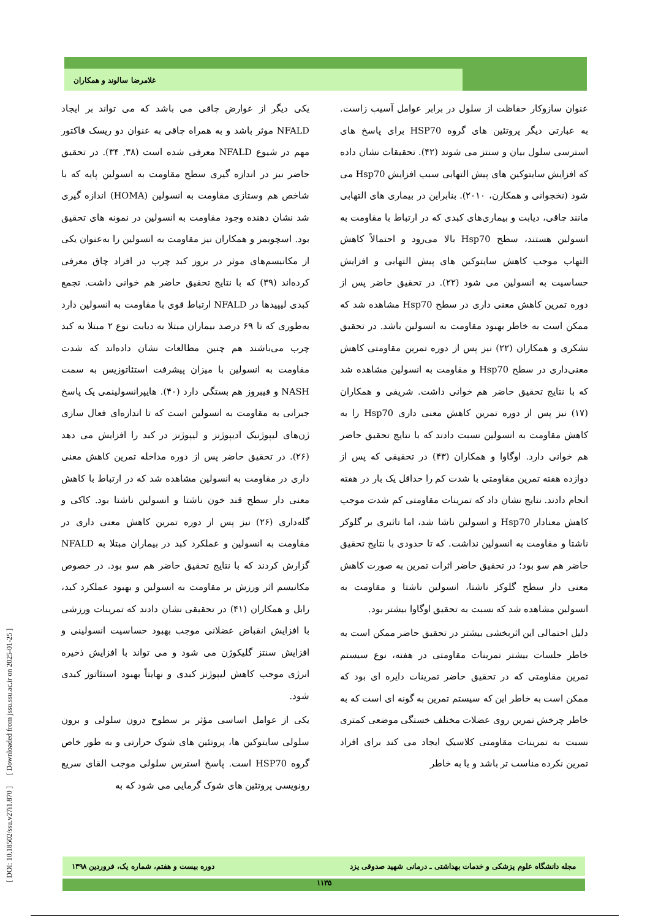غلامرضا سالوند و همکاران
یکی دیگر از عوارض چاقی می باشد که می تواند بر ایجاد NFALD موثر باشد و به همراه چاقی به عنوان دو ریسک فاکتور مهم در شیوع NFALD معرفی شده است (۳۸, ۳۴). در تحقیق حاضر نیز در اندازه گیری سطح مقاومت به انسولین پایه که با شاخص هم وستازی مقاومت به انسولین (HOMA) اندازه گیری شد نشان دهنده وجود مقاومت به انسولین در نمونه های تحقیق بود. اسچویمر و همکاران نیز مقاومت به انسولین را به‌عنوان یکی از مکانیسم‌های موثر در بروز کبد چرب در افراد چاق معرفی کرده‌اند (۳۹) که با نتایج تحقیق حاضر هم خوانی داشت. تجمع کبدی لیپیدها در NFALD ارتباط قوی با مقاومت به انسولین دارد به‌طوری که تا ۶۹ درصد بیماران مبتلا به دیابت نوع ۲ مبتلا به کبد چرب می‌باشند هم چنین مطالعات نشان داده‌اند که شدت مقاومت به انسولین با میزان پیشرفت استئاتوزیس به سمت NASH و فیبروز هم بستگی دارد (۴۰). هایپرانسولینمی یک پاسخ جبرانی به مقاومت به انسولین است که تا اندازه‌ای فعال سازی ژن‌های لیپوژنیک ادیپوژنز و لیپوژنز در کبد را افزایش می دهد (۲۶). در تحقیق حاضر پس از دوره مداخله تمرین کاهش معنی داری در مقاومت به انسولین مشاهده شد که در ارتباط با کاهش معنی دار سطح قند خون ناشتا و انسولین ناشتا بود. کاکی و گله‌داری (۲۶) نیز پس از دوره تمرین کاهش معنی داری در مقاومت به انسولین و عملکرد کبد در بیماران مبتلا به NFALD گزارش کردند که با نتایج تحقیق حاضر هم سو بود. در خصوص مکانیسم اثر ورزش بر مقاومت به انسولین و بهبود عملکرد کبد، رابل و همکاران (۴۱) در تحقیقی نشان دادند که تمرینات ورزشی با افزایش انقباض عضلانی موجب بهبود حساسیت انسولینی و افزایش سنتز گلیکوژن می شود و می تواند با افزایش ذخیره انرژی موجب کاهش لیپوژنز کبدی و نهایتاً بهبود استئاتوز کبدی شود.
یکی از عوامل اساسی مؤثر بر سطوح درون سلولی و برون سلولی سایتوکین ها، پروتئین های شوک حرارتی و به طور خاص گروه HSP70 است. پاسخ استرس سلولی موجب القای سریع رونویسی پروتئین های شوک گرمایی می شود که به
عنوان سازوکار حفاظت از سلول در برابر عوامل آسیب زاست. به عبارتی دیگر پروتئین های گروه HSP70 برای پاسخ های استرسی سلول بیان و سنتز می شوند (۴۲). تحقیقات نشان داده که افزایش سایتوکین های پیش التهابی سبب افزایش Hsp70 می شود (نخجوانی و همکارن، ۲۰۱۰). بنابراین در بیماری های التهابی مانند چاقی، دیابت و بیماری‌های کبدی که در ارتباط با مقاومت به انسولین هستند، سطح Hsp70 بالا می‌رود و احتمالاً کاهش التهاب موجب کاهش سایتوکین های پیش التهابی و افزایش حساسیت به انسولین می شود (۲۲). در تحقیق حاضر پس از دوره تمرین کاهش معنی داری در سطح Hsp70 مشاهده شد که ممکن است به خاطر بهبود مقاومت به انسولین باشد. در تحقیق تشکری و همکاران (۲۲) نیز پس از دوره تمرین مقاومتی کاهش معنی‌داری در سطح Hsp70 و مقاومت به انسولین مشاهده شد که با نتایج تحقیق حاضر هم خوانی داشت. شریفی و همکاران (۱۷) نیز پس از دوره تمرین کاهش معنی داری Hsp70 را به کاهش مقاومت به انسولین نسبت دادند که با نتایج تحقیق حاضر هم خوانی دارد. اوگاوا و همکاران (۴۳) در تحقیقی که پس از دوازده هفته تمرین مقاومتی با شدت کم را حداقل یک بار در هفته انجام دادند. نتایج نشان داد که تمرینات مقاومتی کم شدت موجب کاهش معنادار Hsp70 و انسولین ناشا شد، اما تاثیری بر گلوکز ناشتا و مقاومت به انسولین نداشت. که تا حدودی با نتایج تحقیق حاضر هم سو بود؛ در تحقیق حاضر اثرات تمرین به صورت کاهش معنی دار سطح گلوکز ناشتا، انسولین ناشتا و مقاومت به انسولین مشاهده شد که نسبت به تحقیق اوگاوا بیشتر بود.
دلیل احتمالی این اثربخشی بیشتر در تحقیق حاضر ممکن است به خاطر جلسات بیشتر تمرینات مقاومتی در هفته، نوع سیستم تمرین مقاومتی که در تحقیق حاضر تمرینات دایره ای بود که ممکن است به خاطر این که سیستم تمرین به گونه ای است که به خاطر چرخش تمرین روی عضلات مختلف خستگی موضعی کمتری نسبت به تمرینات مقاومتی کلاسیک ایجاد می کند برای افراد تمرین نکرده مناسب تر باشد و یا به خاطر
[ DOI: 10.18502/ssu.v27i1.870 ] [ Downloaded from jssu.ssu.ac.ir on 2025-01-25 ]
مجله دانشگاه علوم پزشکی و خدمات بهداشتی ـ درمانی شهید صدوقی یزد دوره بیست و هفتم، شماره یک، فروردین ۱۳۹۸
۱۱۳۵